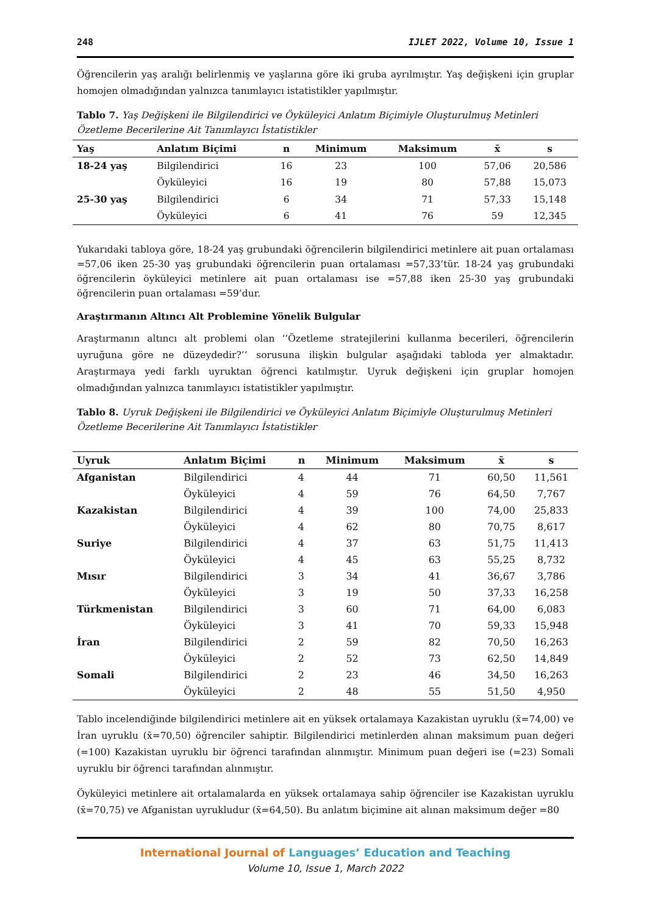248 IJLET 2022, Volume 10, Issue 1
Öğrencilerin yaş aralığı belirlenmiş ve yaşlarına göre iki gruba ayrılmıştır. Yaş değişkeni için gruplar homojen olmadığından yalnızca tanımlayıcı istatistikler yapılmıştır.
Tablo 7. Yaş Değişkeni ile Bilgilendirici ve Öyküleyici Anlatım Biçimiyle Oluşturulmuş Metinleri Özetleme Becerilerine Ait Tanımlayıcı İstatistikler
| Yaş | Anlatım Biçimi | n | Minimum | Maksimum | x̄ | s |
| --- | --- | --- | --- | --- | --- | --- |
| 18-24 yaş | Bilgilendirici | 16 | 23 | 100 | 57,06 | 20,586 |
| | Öyküleyici | 16 | 19 | 80 | 57,88 | 15,073 |
| 25-30 yaş | Bilgilendirici | 6 | 34 | 71 | 57,33 | 15,148 |
| | Öyküleyici | 6 | 41 | 76 | 59 | 12,345 |
Yukarıdaki tabloya göre, 18-24 yaş grubundaki öğrencilerin bilgilendirici metinlere ait puan ortalaması =57,06 iken 25-30 yaş grubundaki öğrencilerin puan ortalaması =57,33’tür. 18-24 yaş grubundaki öğrencilerin öyküleyici metinlere ait puan ortalaması ise =57,88 iken 25-30 yaş grubundaki öğrencilerin puan ortalaması =59’dur.
Araştırmanın Altıncı Alt Problemine Yönelik Bulgular
Araştırmanın altıncı alt problemi olan ‘’Özetleme stratejilerini kullanma becerileri, öğrencilerin uyruğuna göre ne düzeydedir?’’ sorusuna ilişkin bulgular aşağıdaki tabloda yer almaktadır. Araştırmaya yedi farklı uyruktan öğrenci katılmıştır. Uyruk değişkeni için gruplar homojen olmadığından yalnızca tanımlayıcı istatistikler yapılmıştır.
Tablo 8. Uyruk Değişkeni ile Bilgilendirici ve Öyküleyici Anlatım Biçimiyle Oluşturulmuş Metinleri Özetleme Becerilerine Ait Tanımlayıcı İstatistikler
| Uyruk | Anlatım Biçimi | n | Minimum | Maksimum | x̄ | s |
| --- | --- | --- | --- | --- | --- | --- |
| Afganistan | Bilgilendirici | 4 | 44 | 71 | 60,50 | 11,561 |
| | Öyküleyici | 4 | 59 | 76 | 64,50 | 7,767 |
| Kazakistan | Bilgilendirici | 4 | 39 | 100 | 74,00 | 25,833 |
| | Öyküleyici | 4 | 62 | 80 | 70,75 | 8,617 |
| Suriye | Bilgilendirici | 4 | 37 | 63 | 51,75 | 11,413 |
| | Öyküleyici | 4 | 45 | 63 | 55,25 | 8,732 |
| Mısır | Bilgilendirici | 3 | 34 | 41 | 36,67 | 3,786 |
| | Öyküleyici | 3 | 19 | 50 | 37,33 | 16,258 |
| Türkmenistan | Bilgilendirici | 3 | 60 | 71 | 64,00 | 6,083 |
| | Öyküleyici | 3 | 41 | 70 | 59,33 | 15,948 |
| İran | Bilgilendirici | 2 | 59 | 82 | 70,50 | 16,263 |
| | Öyküleyici | 2 | 52 | 73 | 62,50 | 14,849 |
| Somali | Bilgilendirici | 2 | 23 | 46 | 34,50 | 16,263 |
| | Öyküleyici | 2 | 48 | 55 | 51,50 | 4,950 |
Tablo incelendiğinde bilgilendirici metinlere ait en yüksek ortalamaya Kazakistan uyruklu (x̄=74,00) ve İran uyruklu (x̄=70,50) öğrenciler sahiptir. Bilgilendirici metinlerden alınan maksimum puan değeri (=100) Kazakistan uyruklu bir öğrenci tarafından alınmıştır. Minimum puan değeri ise (=23) Somali uyruklu bir öğrenci tarafından alınmıştır.
Öyküleyici metinlere ait ortalamalarda en yüksek ortalamaya sahip öğrenciler ise Kazakistan uyruklu (x̄=70,75) ve Afganistan uyrukludur (x̄=64,50). Bu anlatım biçimine ait alınan maksimum değer =80
International Journal of Languages’ Education and Teaching
Volume 10, Issue 1, March 2022